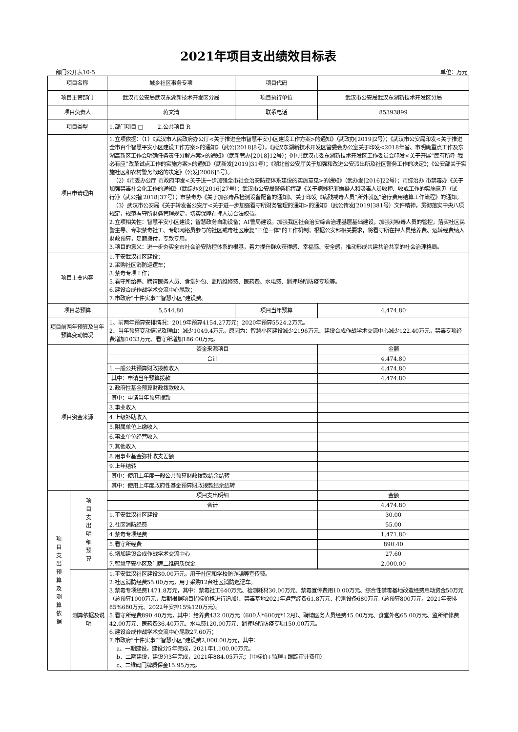2021年项目支出绩效目标表
部门公开表10-5 单位：万元
| 项目名称 | | 城乡社区事务专项 | 项目代码 | |
| 项目主管部门 | | 武汉市公安局武汉东湖新技术开发区分局 | 项目执行单位 | 武汉市公安局武汉东湖新技术开发区分局 |
| 项目负责人 | | 蒋文清 | 联系电话 | 85393899 |
| 项目类型 | | 1.部门项目 □ 2.公共项目 R | | |
| 项目申请理由 | | 1.立项依据：（1）《武汉市人民政府办公厅<关于推进全市智慧平安小区建设工作方案>的通知》（武政办[2019]2号）；《武汉市公安局印发<关于推进全市百个智慧平安小区建设工作方案>的通知》（武公[2018]8号），《武汉东湖新技术开发区管委会办公室关于印发<2018年省、市明确重点工作及东湖高新区工作会明确任务责任分解方案>的通知》（武新管办[2018]12号）；《中共武汉市委东湖新技术开发区工作委员会印发<关于开展“民有所呼 我必有应”改革试点工作的实施方案>的通知》（武新发[2019]31号）；《湖北省公安厅关于加强和改进公安派出所及社区警务工作的决定》；《公安部关于实施社区和农村警务战略的决定》（公发[2006]5号）。 （2）《市委办公厅 市政府印发<关于进一步加强全市社会治安防控体系建设的实施意见>的通知》（武办发[2016]22号）；市综治办 市禁毒办《关于加强禁毒社会化工作的通知》（武综办文[2016]27号）；武汉市公安局警务指挥部《关于病残犯罪嫌疑人和吸毒人员收押、收戒工作的实施意见（试行）》（武公指[2018]37号）；市禁毒办《关于加强毒品检测设备配备的通知》、关于印发《病残戒毒人员“所外就医”治疗费用结算工作流程》的通知。 （3）武汉市公安局《关于转发省公安厅<关于进一步加强看守所财务管理的通知>的通知》（武公传发[2019]381号）文件精神，贯彻落实中央八项规定，规范看守所财务管理规定，切实保障在押人员合法权益。 2.立项相关性：智慧平安小区建设；智慧政务自助设备；AI警局建设。加强我区社会治安综合治理基层基础建设，加强对吸毒人员的管控，落实社区民警主导、专职禁毒社工、专职网格员参与的社区戒毒社区康复“三位一体”的工作机制；根据公安部相关要求，将看守所在押人员给养费、运转经费纳入财政预算，足额拨付，专款专用。 3.项目的意义：进一步夯实全市社会治安防控体系的根基，着力提升群众获得感、幸福感、安全感，推动形成共建共治共享的社会治理格局。 | | |
| 项目主要内容 | | 1.平安武汉社区建设； 2.采购社区消防巡逻车； 3.禁毒专项工作； 5.看守所给养、聘请医务人员、食堂外包、监所维修费、医药费、水电费、羁押场所防疫专项等。 6.建设合成作战学术交流中心尾款； 7.市政府“十件实事”“智慧小区”建设费。 | | |
| 项目总预算 | | 5,544.80 | 项目当年预算 | 4,474.80 |
| 项目前两年预算及当年预算变动情况 | | 1、前两年预算安排情况：2019年预算4154.27万元；2020年预算5524.2万元。 2、当年预算变动情况及理由：减少1049.4万元，原因为：智慧小区建设减少2196万元、建设合成作战学术交流中心减少122.40万元，禁毒专项经费增加1033万元、看守所增加186.00万元。 | | |
| 项目资金来源 | | 资金来源项目 | | 金额 |
| | | 合计 | | 4,474.80 |
| | | 1.一般公共预算财政拨款收入 | | 4,474.80 |
| | | 其中：申请当年预算拨款 | | 4,474.80 |
| | | 2.政府性基金预算财政拨款收入 | | |
| | | 其中：申请当年预算拨款 | | |
| | | 3.事业收入 | | |
| | | 4.上级补助收入 | | |
| | | 5.附属单位上缴收入 | | |
| | | 6.事业单位经营收入 | | |
| | | 7.其他收入 | | |
| | | 8.用事业基金弥补收支差额 | | |
| | | 9.上年结转 | | |
| | | 其中：使用上年度一般公共预算财政拨款结余结转 | | |
| | | 其中：使用上年度政府性基金预算财政拨款结余结转 | | |
| 项 目 支 出 预 算 及 测 算 依 据 | 项 目 支 出 明 细 预 算 | 项目支出明细 | | 金额 |
| | | 合计 | | 4,474.80 |
| | | 1.平安武汉社区建设 | | 30.00 |
| | | 2.社区消防经费 | | 55.00 |
| | | 4.禁毒专项经费 | | 1,471.80 |
| | | 5.看守所经费 | | 890.40 |
| | | 6.增加建设合成作战学术交流中心 | | 27.60 |
| | | 7.智慧平安小区及门牌二维码质保金 | | 2,000.00 |
| | 测算依据及说明 | 1.平安武汉社区建设30.00万元，用于社区和学校防诈骗等宣传费。 2.社区消防经费55.00万元，用于采购12台社区消防巡逻车。 3.禁毒专项经费1471.8万元，其中：禁毒社工640万元、检测耗材30.00万元、禁毒宣传费用10.00万元、综合性禁毒基地改造经费启动资金50万元（总预算1000万元，后期根据项目招标价格进行追加）、禁毒基地2021年运营经费61.8万元、检测设备680万元（总预算800万元，2021年安排85%680万元、2022年安排15%120万元）。 5.看守所经费890.40万元，其中：给养费432.00万元（600人*600元*12月）、聘请医务人员经费45.00万元、食堂外包65.00万元、监所维修费42.00万元、医药费36.40万元、水电费120.00万元、羁押场所防疫专项150.00万元。 6.建设合成作战学术交流中心尾款27.60万； 7.市政府“十件实事”“智慧小区”建设费2,000.00万元，其中： a、一期建设，建设分5年完成，2021年1,100.00万元。 b、二期建设，建设分3年完成，2021年884.05万元；（中标价+监理+跟踪审计费用） c、二维码门牌质保金15.95万元。 | | |